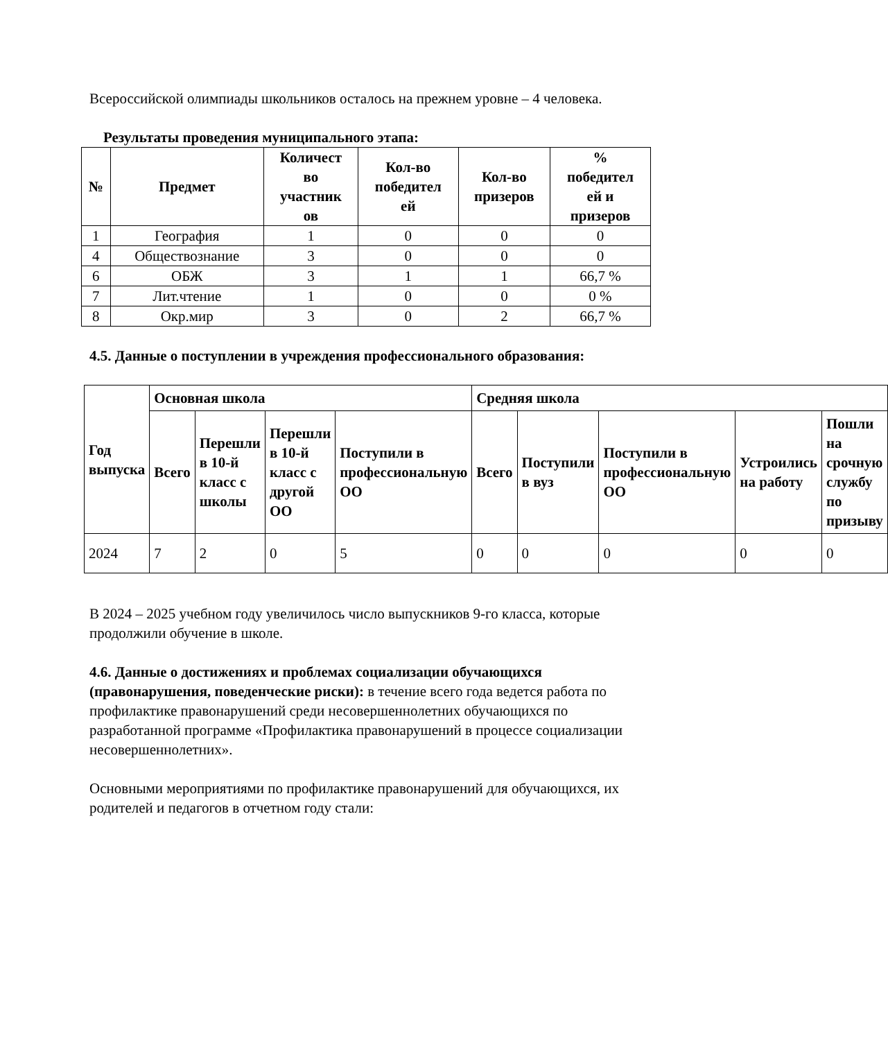Всероссийской олимпиады школьников осталось на прежнем уровне – 4 человека.
Результаты проведения муниципального этапа:
| № | Предмет | Количест во участник ов | Кол-во победител ей | Кол-во призеров | % победител ей и призеров |
| --- | --- | --- | --- | --- | --- |
| 1 | География | 1 | 0 | 0 | 0 |
| 4 | Обществознание | 3 | 0 | 0 | 0 |
| 6 | ОБЖ | 3 | 1 | 1 | 66,7 % |
| 7 | Лит.чтение | 1 | 0 | 0 | 0 % |
| 8 | Окр.мир | 3 | 0 | 2 | 66,7 % |
4.5. Данные о поступлении в учреждения профессионального образования:
| Год выпуска | Основная школа | | | | Средняя школа | | | | |
| --- | --- | --- | --- | --- | --- | --- | --- | --- | --- |
| | Всего | Перешли в 10-й класс с школы | Перешли в 10-й класс с другой ОО | Поступили в профессиональную ОО | Всего | Поступили в вуз | Поступили в профессиональную ОО | Устроились на работу | Пошли на срочную службу по призыву |
| 2024 | 7 | 2 | 0 | 5 | 0 | 0 | 0 | 0 | 0 |
В 2024 – 2025 учебном году увеличилось число выпускников 9-го класса, которые продолжили обучение в школе.
4.6. Данные о достижениях и проблемах социализации обучающихся (правонарушения, поведенческие риски): в течение всего года ведется работа по профилактике правонарушений среди несовершеннолетних обучающихся по разработанной программе «Профилактика правонарушений в процессе социализации несовершеннолетних».
Основными мероприятиями по профилактике правонарушений для обучающихся, их родителей и педагогов в отчетном году стали: